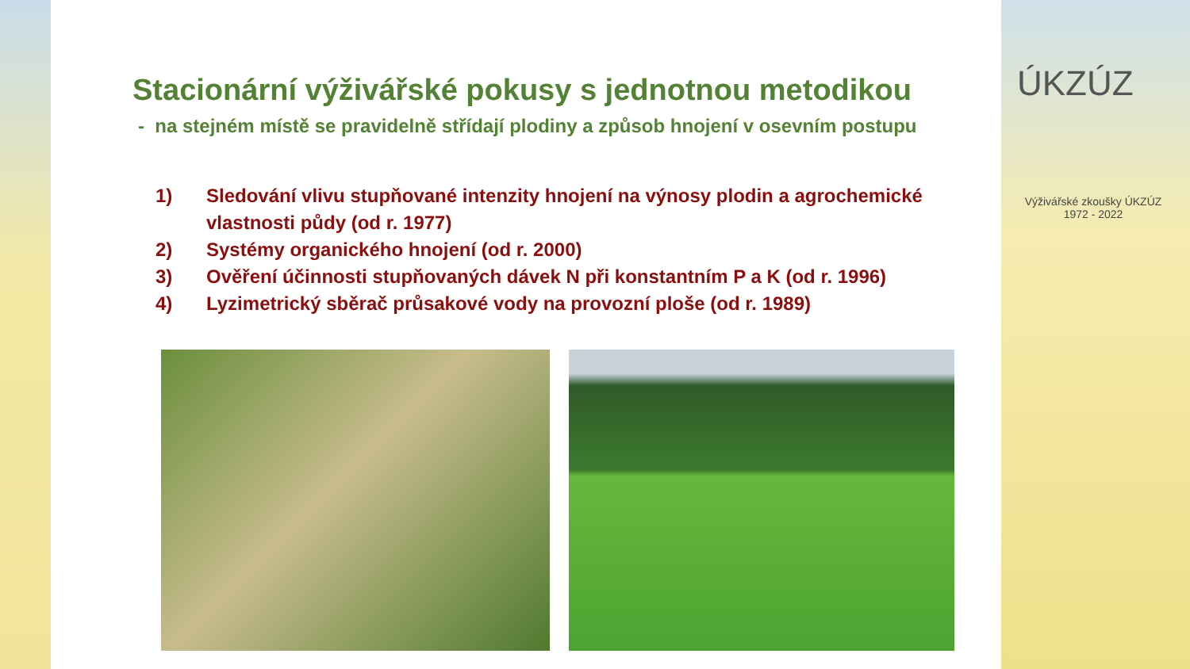Stacionární výživářské pokusy s jednotnou metodikou
- na stejném místě se pravidelně střídají plodiny a způsob hnojení v osevním postupu
1) Sledování vlivu stupňované intenzity hnojení na výnosy plodin a agrochemické vlastnosti půdy (od r. 1977)
2) Systémy organického hnojení (od r. 2000)
3) Ověření účinnosti stupňovaných dávek N při konstantním P a K (od r. 1996)
4) Lyzimetrický sběrač průsakové vody na provozní ploše (od r. 1989)
ÚKZÚZ
Výživářské zkoušky ÚKZÚZ
1972 - 2022